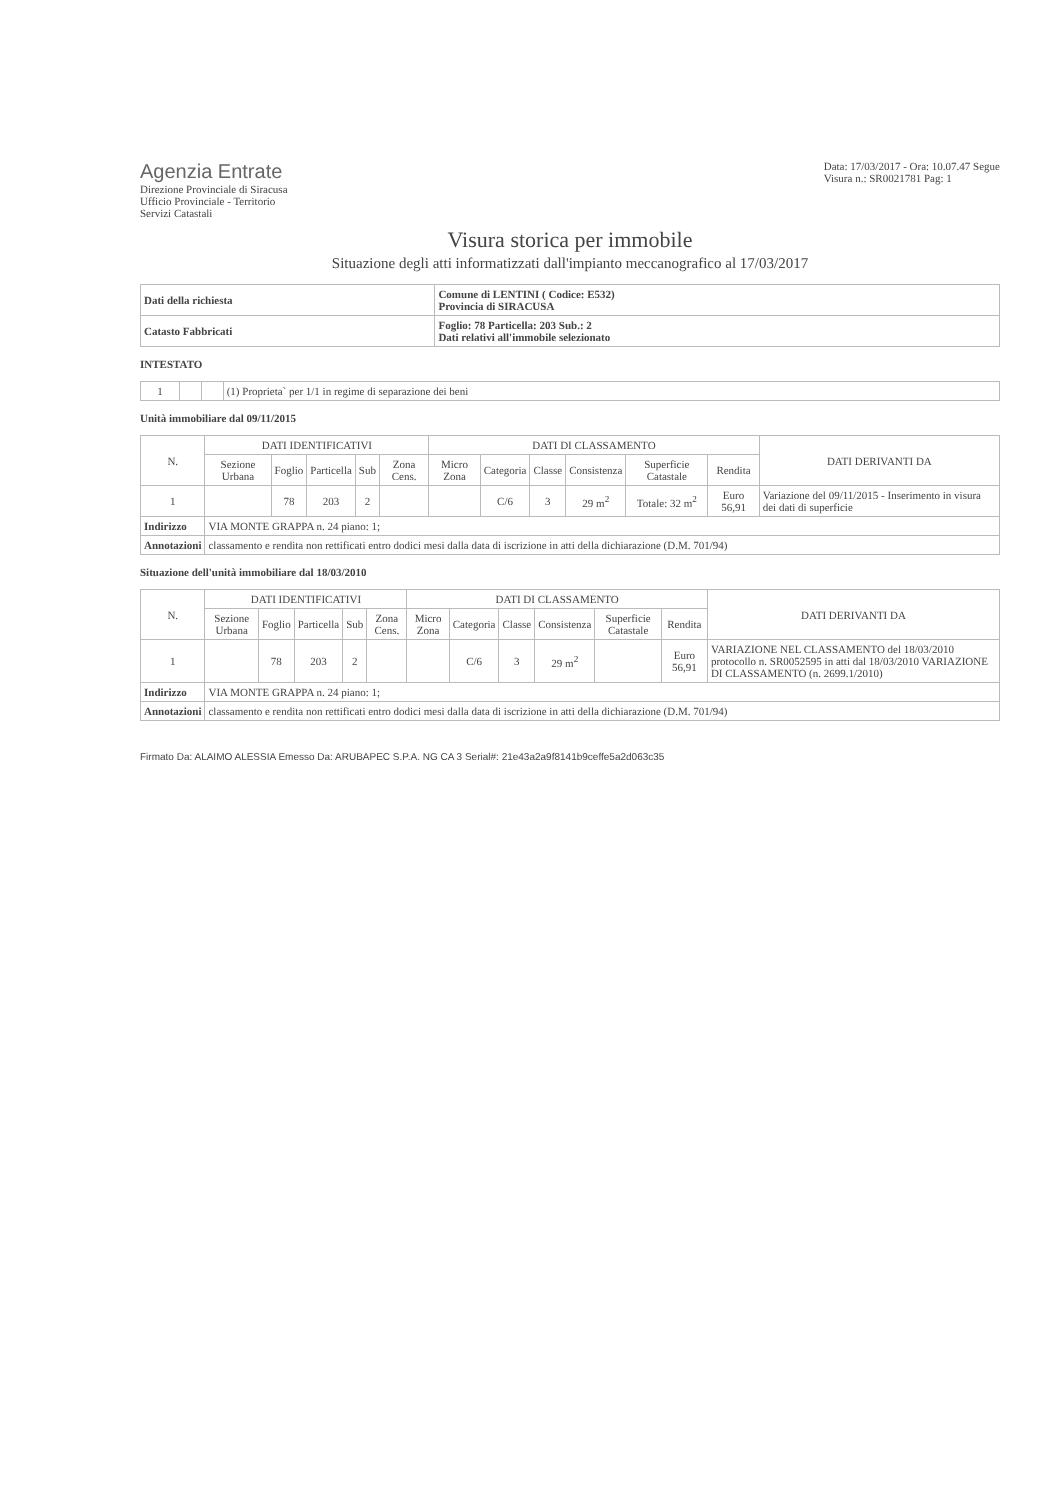Agenzia Entrate
Direzione Provinciale di Siracusa
Ufficio Provinciale - Territorio
Servizi Catastali
Data: 17/03/2017 - Ora: 10.07.47 Segue
Visura n.: SR0021781 Pag: 1
Visura storica per immobile
Situazione degli atti informatizzati dall'impianto meccanografico al 17/03/2017
| Dati della richiesta | Comune di LENTINI ( Codice: E532) Provincia di SIRACUSA |
| Catasto Fabbricati | Foglio: 78 Particella: 203 Sub.: 2 Dati relativi all'immobile selezionato |
INTESTATO
| 1 | | | (1) Proprieta` per 1/1 in regime di separazione dei beni |
Unità immobiliare dal 09/11/2015
| N. | DATI IDENTIFICATIVI | | | | | DATI DI CLASSAMENTO | | | | | | DATI DERIVANTI DA |
| --- | --- | --- | --- | --- | --- | --- | --- | --- | --- | --- | --- | --- |
| | Sezione Urbana | Foglio | Particella | Sub | Zona Cens. | Micro Zona | Categoria | Classe | Consistenza | Superficie Catastale | Rendita | |
| 1 | | 78 | 203 | 2 | | | C/6 | 3 | 29 m<sup>2</sup> | Totale: 32 m<sup>2</sup> | Euro 56,91 | Variazione del 09/11/2015 - Inserimento in visura dei dati di superficie |
| Indirizzo | VIA MONTE GRAPPA n. 24 piano: 1; | | | | | | | | | | | |
| Annotazioni | classamento e rendita non rettificati entro dodici mesi dalla data di iscrizione in atti della dichiarazione (D.M. 701/94) | | | | | | | | | | | |
Situazione dell'unità immobiliare dal 18/03/2010
| N. | DATI IDENTIFICATIVI | | | | | DATI DI CLASSAMENTO | | | | | | DATI DERIVANTI DA |
| --- | --- | --- | --- | --- | --- | --- | --- | --- | --- | --- | --- | --- |
| | Sezione Urbana | Foglio | Particella | Sub | Zona Cens. | Micro Zona | Categoria | Classe | Consistenza | Superficie Catastale | Rendita | |
| 1 | | 78 | 203 | 2 | | | C/6 | 3 | 29 m<sup>2</sup> | | Euro 56,91 | VARIAZIONE NEL CLASSAMENTO del 18/03/2010 protocollo n. SR0052595 in atti dal 18/03/2010 VARIAZIONE DI CLASSAMENTO (n. 2699.1/2010) |
| Indirizzo | VIA MONTE GRAPPA n. 24 piano: 1; | | | | | | | | | | | |
| Annotazioni | classamento e rendita non rettificati entro dodici mesi dalla data di iscrizione in atti della dichiarazione (D.M. 701/94) | | | | | | | | | | | |
Firmato Da: ALAIMO ALESSIA Emesso Da: ARUBAPEC S.P.A. NG CA 3 Serial#: 21e43a2a9f8141b9ceffe5a2d063c35